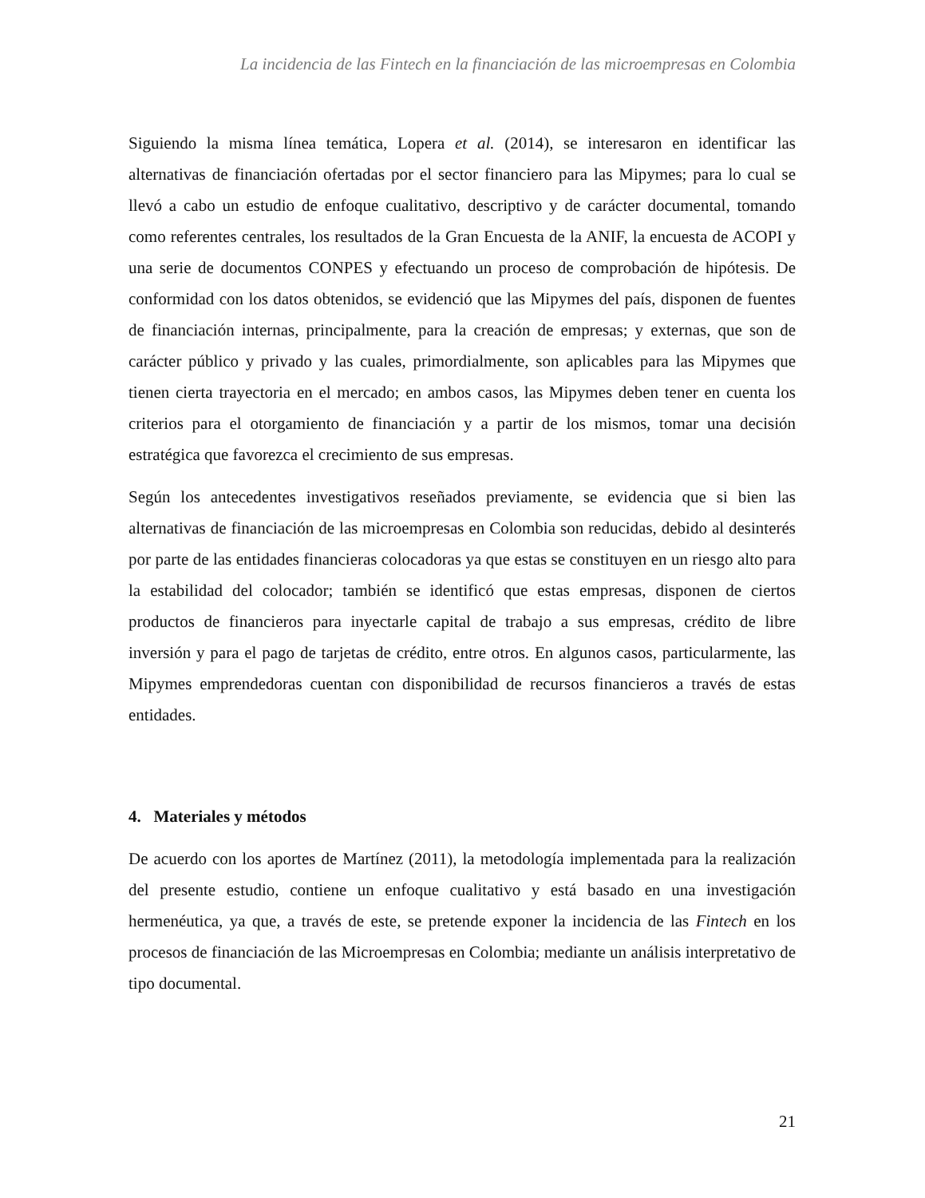La incidencia de las Fintech en la financiación de las microempresas en Colombia
Siguiendo la misma línea temática, Lopera et al. (2014), se interesaron en identificar las alternativas de financiación ofertadas por el sector financiero para las Mipymes; para lo cual se llevó a cabo un estudio de enfoque cualitativo, descriptivo y de carácter documental, tomando como referentes centrales, los resultados de la Gran Encuesta de la ANIF, la encuesta de ACOPI y una serie de documentos CONPES y efectuando un proceso de comprobación de hipótesis. De conformidad con los datos obtenidos, se evidenció que las Mipymes del país, disponen de fuentes de financiación internas, principalmente, para la creación de empresas; y externas, que son de carácter público y privado y las cuales, primordialmente, son aplicables para las Mipymes que tienen cierta trayectoria en el mercado; en ambos casos, las Mipymes deben tener en cuenta los criterios para el otorgamiento de financiación y a partir de los mismos, tomar una decisión estratégica que favorezca el crecimiento de sus empresas.
Según los antecedentes investigativos reseñados previamente, se evidencia que si bien las alternativas de financiación de las microempresas en Colombia son reducidas, debido al desinterés por parte de las entidades financieras colocadoras ya que estas se constituyen en un riesgo alto para la estabilidad del colocador; también se identificó que estas empresas, disponen de ciertos productos de financieros para inyectarle capital de trabajo a sus empresas, crédito de libre inversión y para el pago de tarjetas de crédito, entre otros. En algunos casos, particularmente, las Mipymes emprendedoras cuentan con disponibilidad de recursos financieros a través de estas entidades.
4. Materiales y métodos
De acuerdo con los aportes de Martínez (2011), la metodología implementada para la realización del presente estudio, contiene un enfoque cualitativo y está basado en una investigación hermenéutica, ya que, a través de este, se pretende exponer la incidencia de las Fintech en los procesos de financiación de las Microempresas en Colombia; mediante un análisis interpretativo de tipo documental.
21